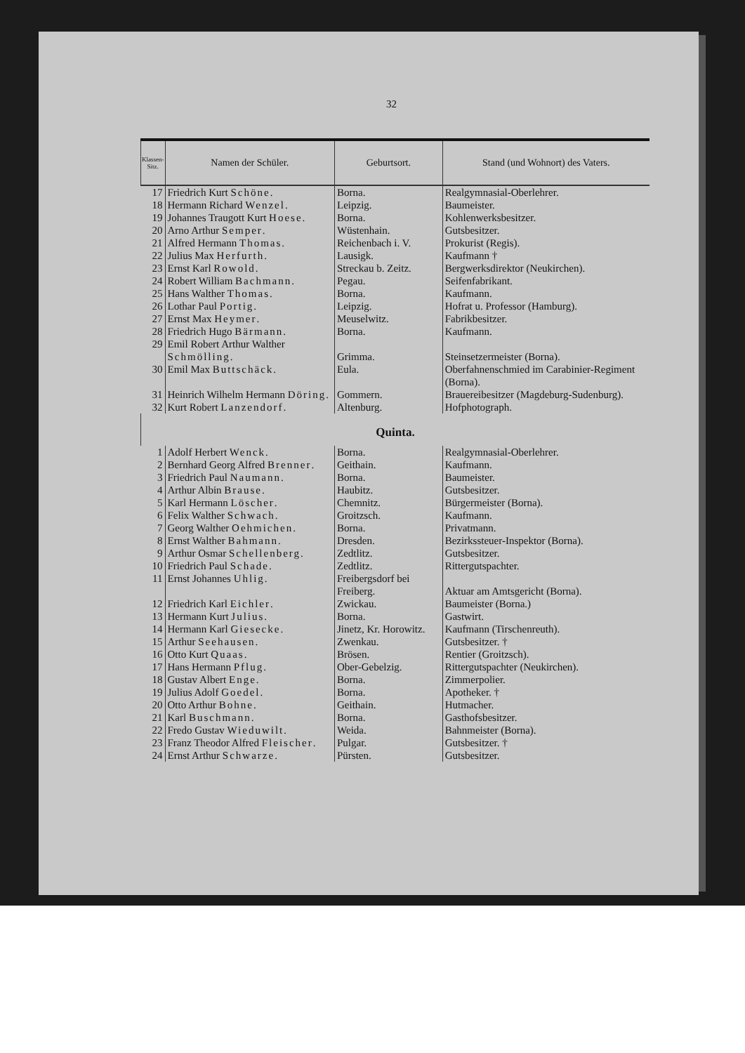32
| Klassen-Sitz. | Namen der Schüler. | Geburtsort. | Stand (und Wohnort) des Vaters. |
| --- | --- | --- | --- |
| 17 | Friedrich Kurt Schöne . | Borna. | Realgymnasial-Oberlehrer. |
| 18 | Hermann Richard Wenzel . | Leipzig. | Baumeister. |
| 19 | Johannes Traugott Kurt Hoese . | Borna. | Kohlenwerksbesitzer. |
| 20 | Arno Arthur Semper . | Wüstenhain. | Gutsbesitzer. |
| 21 | Alfred Hermann Thomas . | Reichenbach i. V. | Prokurist (Regis). |
| 22 | Julius Max Herfurth . | Lausigk. | Kaufmann † |
| 23 | Ernst Karl Rowold . | Streckau b. Zeitz. | Bergwerksdirektor (Neukirchen). |
| 24 | Robert William Bachmann . | Pegau. | Seifenfabrikant. |
| 25 | Hans Walther Thomas . | Borna. | Kaufmann. |
| 26 | Lothar Paul Portig . | Leipzig. | Hofrat u. Professor (Hamburg). |
| 27 | Ernst Max Heymer . | Meuselwitz. | Fabrikbesitzer. |
| 28 | Friedrich Hugo Bärmann . | Borna. | Kaufmann. |
| 29 | Emil Robert Arthur Walther Schmölling . | Grimma. | Steinsetzermeister (Borna). |
| 30 | Emil Max Buttschäck . | Eula. | Oberfahnenschmied im Carabinier-Regiment (Borna). |
| 31 | Heinrich Wilhelm Hermann Döring . | Gommern. | Brauereibesitzer (Magdeburg-Sudenburg). |
| 32 | Kurt Robert Lanzendorf . | Altenburg. | Hofphotograph. |
| Quinta. | | | |
| 1 | Adolf Herbert Wenck . | Borna. | Realgymnasial-Oberlehrer. |
| 2 | Bernhard Georg Alfred Brenner . | Geithain. | Kaufmann. |
| 3 | Friedrich Paul Naumann . | Borna. | Baumeister. |
| 4 | Arthur Albin Brause . | Haubitz. | Gutsbesitzer. |
| 5 | Karl Hermann Löscher . | Chemnitz. | Bürgermeister (Borna). |
| 6 | Felix Walther Schwach . | Groitzsch. | Kaufmann. |
| 7 | Georg Walther Oehmichen . | Borna. | Privatmann. |
| 8 | Ernst Walther Bahmann . | Dresden. | Bezirkssteuer-Inspektor (Borna). |
| 9 | Arthur Osmar Schellenberg . | Zedtlitz. | Gutsbesitzer. |
| 10 | Friedrich Paul Schade . | Zedtlitz. | Rittergutspachter. |
| 11 | Ernst Johannes Uhlig . | Freibergsdorf bei Freiberg. | Aktuar am Amtsgericht (Borna). |
| 12 | Friedrich Karl Eichler . | Zwickau. | Baumeister (Borna.) |
| 13 | Hermann Kurt Julius . | Borna. | Gastwirt. |
| 14 | Hermann Karl Giesecke . | Jinetz, Kr. Horowitz. | Kaufmann (Tirschenreuth). |
| 15 | Arthur Seehausen . | Zwenkau. | Gutsbesitzer. † |
| 16 | Otto Kurt Quaas . | Brösen. | Rentier (Groitzsch). |
| 17 | Hans Hermann Pflug . | Ober-Gebelzig. | Rittergutspachter (Neukirchen). |
| 18 | Gustav Albert Enge . | Borna. | Zimmerpolier. |
| 19 | Julius Adolf Goedel . | Borna. | Apotheker. † |
| 20 | Otto Arthur Bohne . | Geithain. | Hutmacher. |
| 21 | Karl Buschmann . | Borna. | Gasthofsbesitzer. |
| 22 | Fredo Gustav Wieduwilt . | Weida. | Bahnmeister (Borna). |
| 23 | Franz Theodor Alfred Fleischer . | Pulgar. | Gutsbesitzer. † |
| 24 | Ernst Arthur Schwarze . | Pürsten. | Gutsbesitzer. |